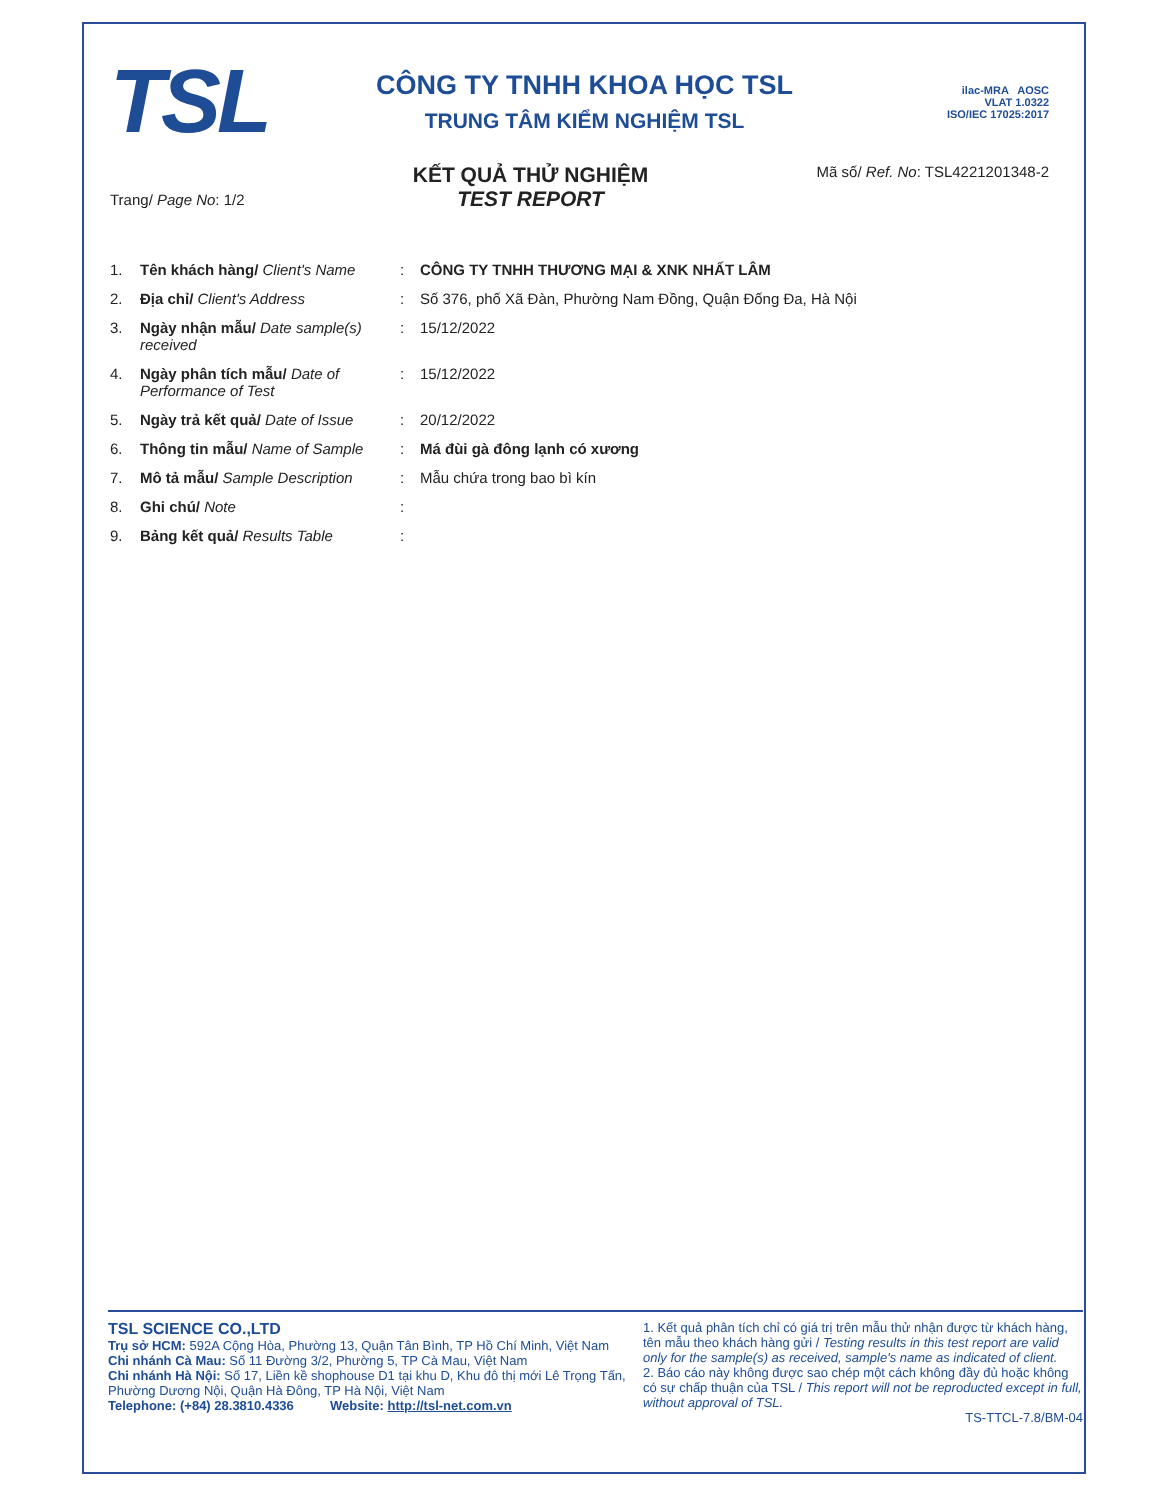TSL
CÔNG TY TNHH KHOA HỌC TSL
TRUNG TÂM KIỂM NGHIỆM TSL
ilac-MRA AOSC
VLAT 1.0322
ISO/IEC 17025:2017
Trang/ Page No: 1/2
KẾT QUẢ THỬ NGHIỆM
TEST REPORT
Mã số/ Ref. No: TSL4221201348-2
1. Tên khách hàng/ Client's Name: CÔNG TY TNHH THƯƠNG MẠI & XNK NHẤT LÂM
2. Địa chỉ/ Client's Address: Số 376, phố Xã Đàn, Phường Nam Đồng, Quận Đống Đa, Hà Nội
3. Ngày nhận mẫu/ Date sample(s) received: 15/12/2022
4. Ngày phân tích mẫu/ Date of Performance of Test: 15/12/2022
5. Ngày trả kết quả/ Date of Issue: 20/12/2022
6. Thông tin mẫu/ Name of Sample: Má đùi gà đông lạnh có xương
7. Mô tả mẫu/ Sample Description: Mẫu chứa trong bao bì kín
8. Ghi chú/ Note:
9. Bảng kết quả/ Results Table:
TSL SCIENCE CO.,LTD
Trụ sở HCM: 592A Cộng Hòa, Phường 13, Quận Tân Bình, TP Hồ Chí Minh, Việt Nam
Chi nhánh Cà Mau: Số 11 Đường 3/2, Phường 5, TP Cà Mau, Việt Nam
Chi nhánh Hà Nội: Số 17, Liền kề shophouse D1 tại khu D, Khu đô thị mới Lê Trọng Tấn, Phường Dương Nội, Quận Hà Đông, TP Hà Nội, Việt Nam
Telephone: (+84) 28.3810.4336 Website: http://tsl-net.com.vn
1. Kết quả phân tích chỉ có giá trị trên mẫu thử nhận được từ khách hàng, tên mẫu theo khách hàng gửi / Testing results in this test report are valid only for the sample(s) as received, sample's name as indicated of client.
2. Báo cáo này không được sao chép một cách không đầy đủ hoặc không có sự chấp thuận của TSL / This report will not be reproducted except in full, without approval of TSL.
TS-TTCL-7.8/BM-04